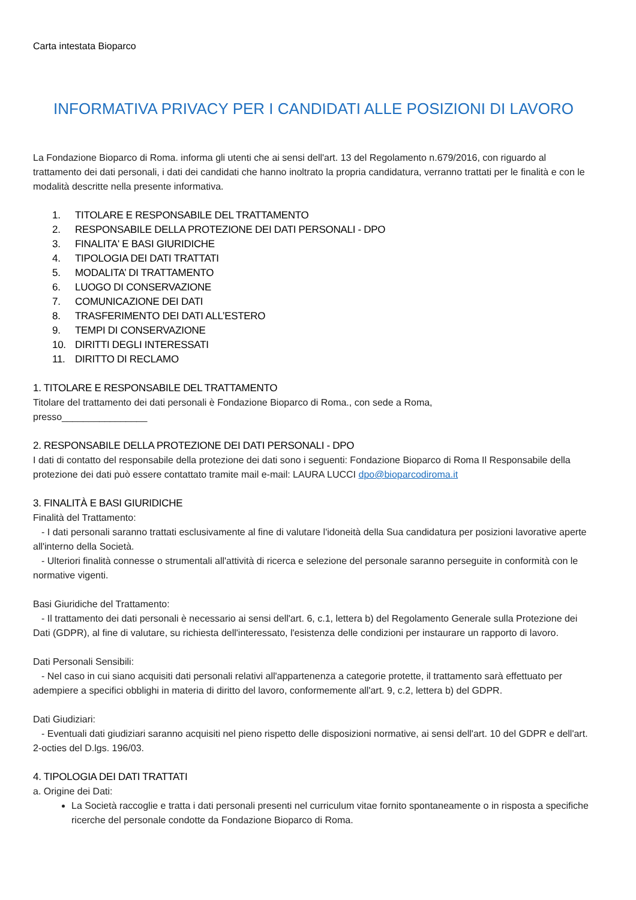Carta intestata Bioparco
INFORMATIVA PRIVACY PER I CANDIDATI ALLE POSIZIONI DI LAVORO
La Fondazione Bioparco di Roma. informa gli utenti che ai sensi dell'art. 13 del Regolamento n.679/2016, con riguardo al trattamento dei dati personali, i dati dei candidati che hanno inoltrato la propria candidatura, verranno trattati per le finalità e con le modalità descritte nella presente informativa.
1. TITOLARE E RESPONSABILE DEL TRATTAMENTO
2. RESPONSABILE DELLA PROTEZIONE DEI DATI PERSONALI - DPO
3. FINALITA' E BASI GIURIDICHE
4. TIPOLOGIA DEI DATI TRATTATI
5. MODALITA’ DI TRATTAMENTO
6. LUOGO DI CONSERVAZIONE
7. COMUNICAZIONE DEI DATI
8. TRASFERIMENTO DEI DATI ALL’ESTERO
9. TEMPI DI CONSERVAZIONE
10. DIRITTI DEGLI INTERESSATI
11. DIRITTO DI RECLAMO
1. TITOLARE E RESPONSABILE DEL TRATTAMENTO
Titolare del trattamento dei dati personali è Fondazione Bioparco di Roma., con sede a Roma,
presso________________
2. RESPONSABILE DELLA PROTEZIONE DEI DATI PERSONALI - DPO
I dati di contatto del responsabile della protezione dei dati sono i seguenti: Fondazione Bioparco di Roma Il Responsabile della protezione dei dati può essere contattato tramite mail e-mail: LAURA LUCCI dpo@bioparcodiroma.it
3. FINALITÀ E BASI GIURIDICHE
Finalità del Trattamento:
- I dati personali saranno trattati esclusivamente al fine di valutare l'idoneità della Sua candidatura per posizioni lavorative aperte all'interno della Società.
- Ulteriori finalità connesse o strumentali all'attività di ricerca e selezione del personale saranno perseguite in conformità con le normative vigenti.
Basi Giuridiche del Trattamento:
- Il trattamento dei dati personali è necessario ai sensi dell'art. 6, c.1, lettera b) del Regolamento Generale sulla Protezione dei Dati (GDPR), al fine di valutare, su richiesta dell'interessato, l'esistenza delle condizioni per instaurare un rapporto di lavoro.
Dati Personali Sensibili:
- Nel caso in cui siano acquisiti dati personali relativi all'appartenenza a categorie protette, il trattamento sarà effettuato per adempiere a specifici obblighi in materia di diritto del lavoro, conformemente all'art. 9, c.2, lettera b) del GDPR.
Dati Giudiziari:
- Eventuali dati giudiziari saranno acquisiti nel pieno rispetto delle disposizioni normative, ai sensi dell'art. 10 del GDPR e dell'art. 2-octies del D.lgs. 196/03.
4. TIPOLOGIA DEI DATI TRATTATI
a. Origine dei Dati:
La Società raccoglie e tratta i dati personali presenti nel curriculum vitae fornito spontaneamente o in risposta a specifiche ricerche del personale condotte da Fondazione Bioparco di Roma.